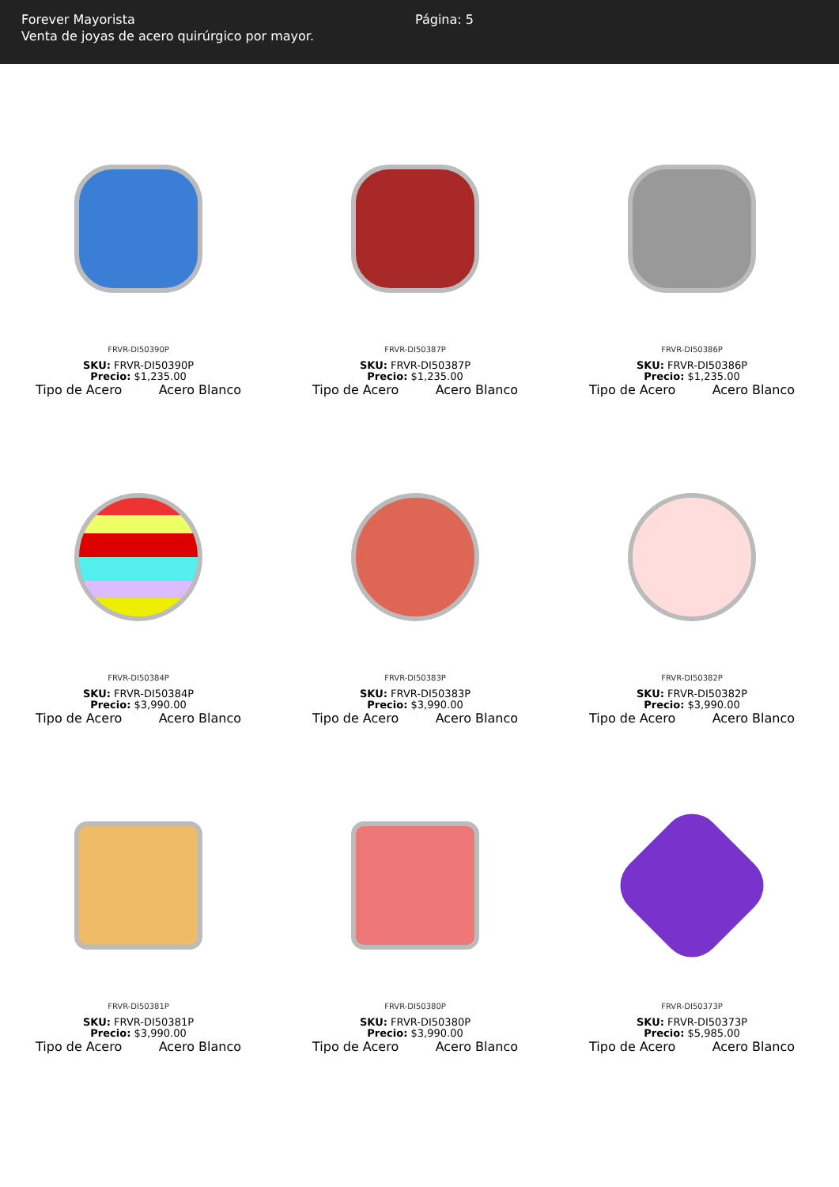Forever Mayorista
Venta de joyas de acero quirúrgico por mayor.
Página: 5
FRVR-DI50390P
SKU: FRVR-DI50390P
Precio: $1,235.00
Tipo de Acero Acero Blanco
FRVR-DI50387P
SKU: FRVR-DI50387P
Precio: $1,235.00
Tipo de Acero Acero Blanco
FRVR-DI50386P
SKU: FRVR-DI50386P
Precio: $1,235.00
Tipo de Acero Acero Blanco
FRVR-DI50384P
SKU: FRVR-DI50384P
Precio: $3,990.00
Tipo de Acero Acero Blanco
FRVR-DI50383P
SKU: FRVR-DI50383P
Precio: $3,990.00
Tipo de Acero Acero Blanco
FRVR-DI50382P
SKU: FRVR-DI50382P
Precio: $3,990.00
Tipo de Acero Acero Blanco
FRVR-DI50381P
SKU: FRVR-DI50381P
Precio: $3,990.00
Tipo de Acero Acero Blanco
FRVR-DI50380P
SKU: FRVR-DI50380P
Precio: $3,990.00
Tipo de Acero Acero Blanco
FRVR-DI50373P
SKU: FRVR-DI50373P
Precio: $5,985.00
Tipo de Acero Acero Blanco